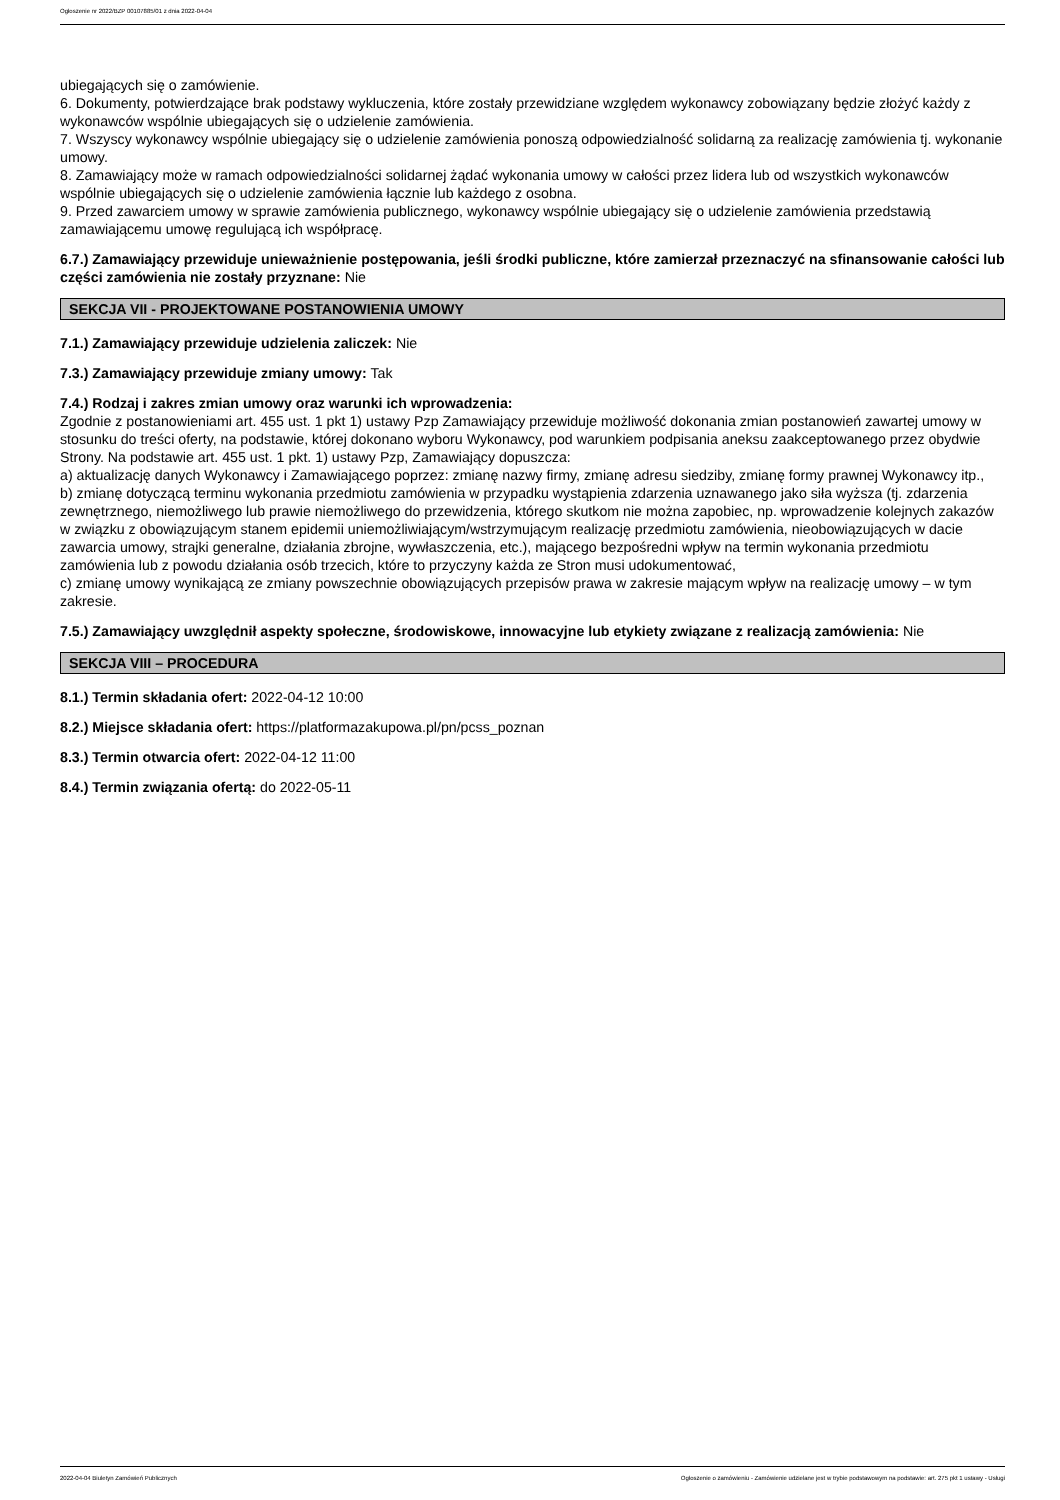Ogłoszenie nr 2022/BZP 00107885/01 z dnia 2022-04-04
ubiegających się o zamówienie.
6. Dokumenty, potwierdzające brak podstawy wykluczenia, które zostały przewidziane względem wykonawcy zobowiązany będzie złożyć każdy z wykonawców wspólnie ubiegających się o udzielenie zamówienia.
7. Wszyscy wykonawcy wspólnie ubiegający się o udzielenie zamówienia ponoszą odpowiedzialność solidarną za realizację zamówienia tj. wykonanie umowy.
8. Zamawiający może w ramach odpowiedzialności solidarnej żądać wykonania umowy w całości przez lidera lub od wszystkich wykonawców wspólnie ubiegających się o udzielenie zamówienia łącznie lub każdego z osobna.
9. Przed zawarciem umowy w sprawie zamówienia publicznego, wykonawcy wspólnie ubiegający się o udzielenie zamówienia przedstawią zamawiającemu umowę regulującą ich współpracę.
6.7.) Zamawiający przewiduje unieważnienie postępowania, jeśli środki publiczne, które zamierzał przeznaczyć na sfinansowanie całości lub części zamówienia nie zostały przyznane: Nie
SEKCJA VII - PROJEKTOWANE POSTANOWIENIA UMOWY
7.1.) Zamawiający przewiduje udzielenia zaliczek: Nie
7.3.) Zamawiający przewiduje zmiany umowy: Tak
7.4.) Rodzaj i zakres zmian umowy oraz warunki ich wprowadzenia:
Zgodnie z postanowieniami art. 455 ust. 1 pkt 1) ustawy Pzp Zamawiający przewiduje możliwość dokonania zmian postanowień zawartej umowy w stosunku do treści oferty, na podstawie, której dokonano wyboru Wykonawcy, pod warunkiem podpisania aneksu zaakceptowanego przez obydwie Strony. Na podstawie art. 455 ust. 1 pkt. 1) ustawy Pzp, Zamawiający dopuszcza:
a) aktualizację danych Wykonawcy i Zamawiającego poprzez: zmianę nazwy firmy, zmianę adresu siedziby, zmianę formy prawnej Wykonawcy itp.,
b) zmianę dotyczącą terminu wykonania przedmiotu zamówienia w przypadku wystąpienia zdarzenia uznawanego jako siła wyższa (tj. zdarzenia zewnętrznego, niemożliwego lub prawie niemożliwego do przewidzenia, którego skutkom nie można zapobiec, np. wprowadzenie kolejnych zakazów w związku z obowiązującym stanem epidemii uniemożliwiającym/wstrzymującym realizację przedmiotu zamówienia, nieobowiązujących w dacie zawarcia umowy, strajki generalne, działania zbrojne, wywłaszczenia, etc.), mającego bezpośredni wpływ na termin wykonania przedmiotu zamówienia lub z powodu działania osób trzecich, które to przyczyny każda ze Stron musi udokumentować,
c) zmianę umowy wynikającą ze zmiany powszechnie obowiązujących przepisów prawa w zakresie mającym wpływ na realizację umowy – w tym zakresie.
7.5.) Zamawiający uwzględnił aspekty społeczne, środowiskowe, innowacyjne lub etykiety związane z realizacją zamówienia: Nie
SEKCJA VIII – PROCEDURA
8.1.) Termin składania ofert: 2022-04-12 10:00
8.2.) Miejsce składania ofert: https://platformazakupowa.pl/pn/pcss_poznan
8.3.) Termin otwarcia ofert: 2022-04-12 11:00
8.4.) Termin związania ofertą: do 2022-05-11
2022-04-04 Biuletyn Zamówień Publicznych Ogłoszenie o zamówieniu - Zamówienie udzielane jest w trybie podstawowym na podstawie: art. 275 pkt 1 ustawy - Usługi